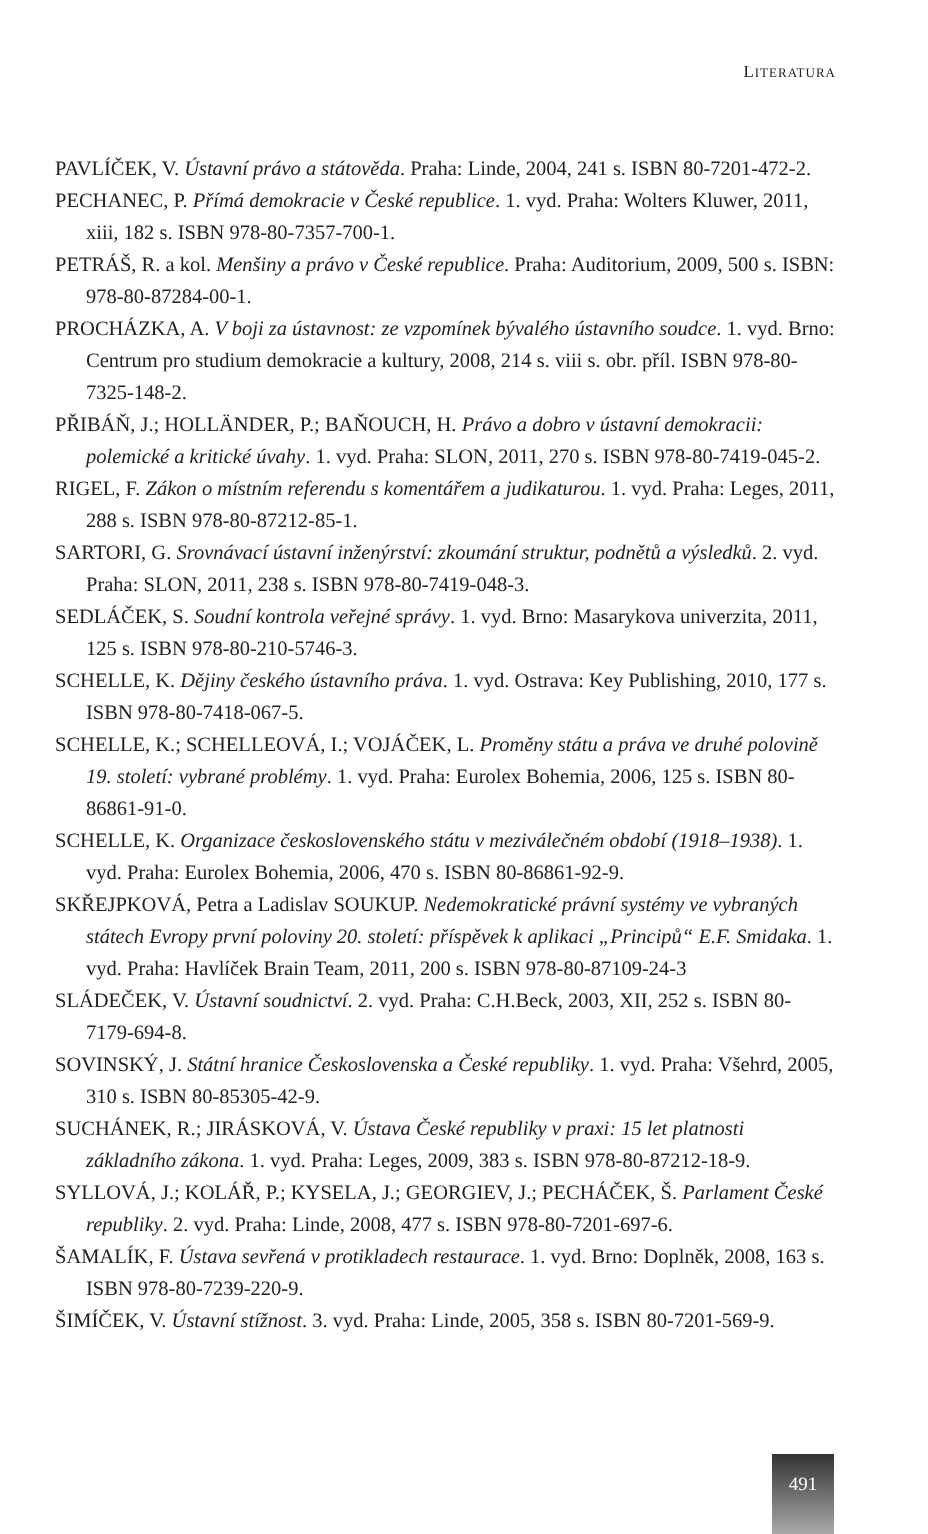LITERATURA
PAVLÍČEK, V. Ústavní právo a státověda. Praha: Linde, 2004, 241 s. ISBN 80-7201-472-2.
PECHANEC, P. Přímá demokracie v České republice. 1. vyd. Praha: Wolters Kluwer, 2011, xiii, 182 s. ISBN 978-80-7357-700-1.
PETRÁŠ, R. a kol. Menšiny a právo v České republice. Praha: Auditorium, 2009, 500 s. ISBN: 978-80-87284-00-1.
PROCHÁZKA, A. V boji za ústavnost: ze vzpomínek bývalého ústavního soudce. 1. vyd. Brno: Centrum pro studium demokracie a kultury, 2008, 214 s. viii s. obr. příl. ISBN 978-80-7325-148-2.
PŘIBÁŇ, J.; HOLLÄNDER, P.; BAŇOUCH, H. Právo a dobro v ústavní demokracii: polemické a kritické úvahy. 1. vyd. Praha: SLON, 2011, 270 s. ISBN 978-80-7419-045-2.
RIGEL, F. Zákon o místním referendu s komentářem a judikaturou. 1. vyd. Praha: Leges, 2011, 288 s. ISBN 978-80-87212-85-1.
SARTORI, G. Srovnávací ústavní inženýrství: zkoumání struktur, podnětů a výsledků. 2. vyd. Praha: SLON, 2011, 238 s. ISBN 978-80-7419-048-3.
SEDLÁČEK, S. Soudní kontrola veřejné správy. 1. vyd. Brno: Masarykova univerzita, 2011, 125 s. ISBN 978-80-210-5746-3.
SCHELLE, K. Dějiny českého ústavního práva. 1. vyd. Ostrava: Key Publishing, 2010, 177 s. ISBN 978-80-7418-067-5.
SCHELLE, K.; SCHELLEOVÁ, I.; VOJÁČEK, L. Proměny státu a práva ve druhé polovině 19. století: vybrané problémy. 1. vyd. Praha: Eurolex Bohemia, 2006, 125 s. ISBN 80-86861-91-0.
SCHELLE, K. Organizace československého státu v meziválečném období (1918–1938). 1. vyd. Praha: Eurolex Bohemia, 2006, 470 s. ISBN 80-86861-92-9.
SKŘEJPKOVÁ, Petra a Ladislav SOUKUP. Nedemokratické právní systémy ve vybraných státech Evropy první poloviny 20. století: příspěvek k aplikaci „Principů“ E.F. Smidaka. 1. vyd. Praha: Havlíček Brain Team, 2011, 200 s. ISBN 978-80-87109-24-3
SLÁDEČEK, V. Ústavní soudnictví. 2. vyd. Praha: C.H.Beck, 2003, XII, 252 s. ISBN 80-7179-694-8.
SOVINSKÝ, J. Státní hranice Československa a České republiky. 1. vyd. Praha: Všehrd, 2005, 310 s. ISBN 80-85305-42-9.
SUCHÁNEK, R.; JIRÁSKOVÁ, V. Ústava České republiky v praxi: 15 let platnosti základního zákona. 1. vyd. Praha: Leges, 2009, 383 s. ISBN 978-80-87212-18-9.
SYLLOVÁ, J.; KOLÁŘ, P.; KYSELA, J.; GEORGIEV, J.; PECHÁČEK, Š. Parlament České republiky. 2. vyd. Praha: Linde, 2008, 477 s. ISBN 978-80-7201-697-6.
ŠAMALÍK, F. Ústava sevřená v protikladech restaurace. 1. vyd. Brno: Doplněk, 2008, 163 s. ISBN 978-80-7239-220-9.
ŠIMÍČEK, V. Ústavní stížnost. 3. vyd. Praha: Linde, 2005, 358 s. ISBN 80-7201-569-9.
491